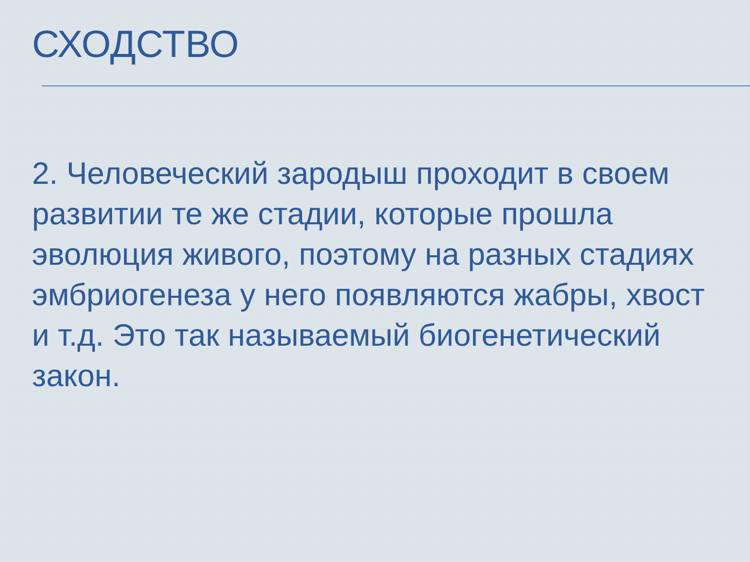СХОДСТВО
2. Человеческий зародыш проходит в своем развитии те же стадии, которые прошла эволюция живого, поэтому на разных стадиях эмбриогенеза у него появляются жабры, хвост и т.д. Это так называемый биогенетический закон.